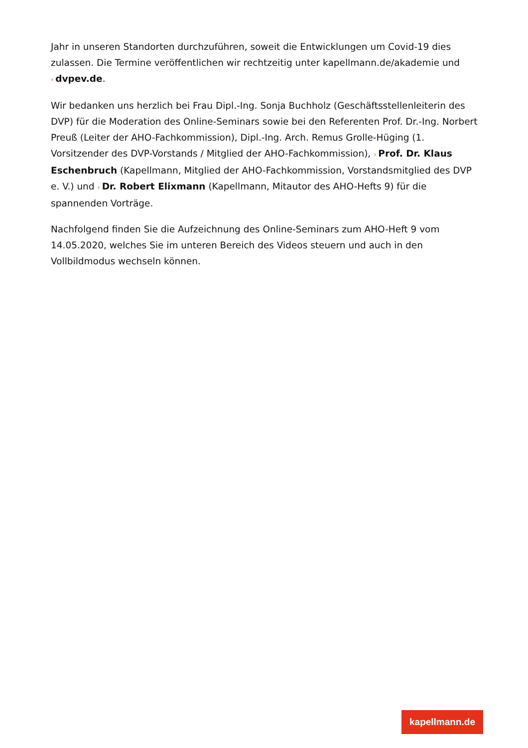Jahr in unseren Standorten durchzuführen, soweit die Entwicklungen um Covid-19 dies zulassen. Die Termine veröffentlichen wir rechtzeitig unter kapellmann.de/akademie und › dvpev.de.
Wir bedanken uns herzlich bei Frau Dipl.-Ing. Sonja Buchholz (Geschäftsstellenleiterin des DVP) für die Moderation des Online-Seminars sowie bei den Referenten Prof. Dr.-Ing. Norbert Preuß (Leiter der AHO-Fachkommission), Dipl.-Ing. Arch. Remus Grolle-Hüging (1. Vorsitzender des DVP-Vorstands / Mitglied der AHO-Fachkommission), › Prof. Dr. Klaus Eschenbruch (Kapellmann, Mitglied der AHO-Fachkommission, Vorstandsmitglied des DVP e. V.) und › Dr. Robert Elixmann (Kapellmann, Mitautor des AHO-Hefts 9) für die spannenden Vorträge.
Nachfolgend finden Sie die Aufzeichnung des Online-Seminars zum AHO-Heft 9 vom 14.05.2020, welches Sie im unteren Bereich des Videos steuern und auch in den Vollbildmodus wechseln können.
kapellmann.de